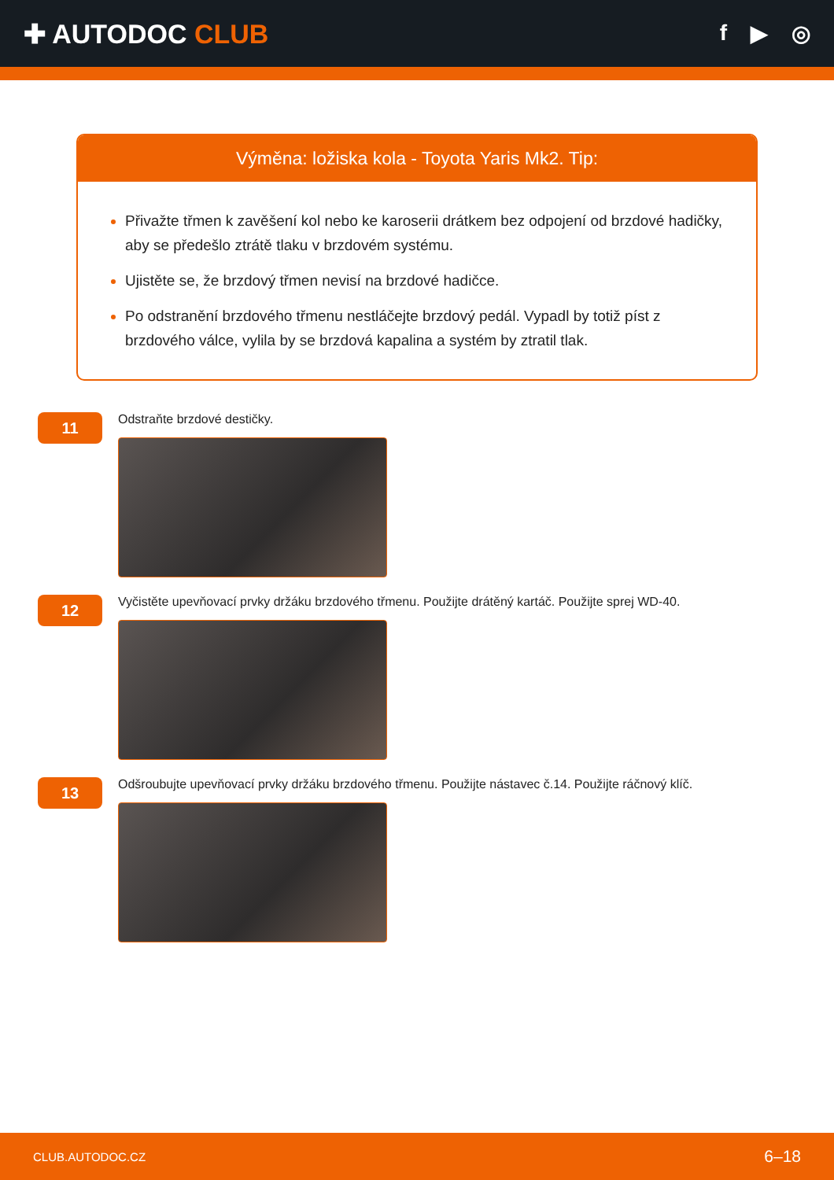✚ AUTODOC CLUB
f ▶ ◎
Výměna: ložiska kola - Toyota Yaris Mk2. Tip:
Přivažte třmen k zavěšení kol nebo ke karoserii drátkem bez odpojení od brzdové hadičky, aby se předešlo ztrátě tlaku v brzdovém systému.
Ujistěte se, že brzdový třmen nevisí na brzdové hadičce.
Po odstranění brzdového třmenu nestláčejte brzdový pedál. Vypadl by totiž píst z brzdového válce, vylila by se brzdová kapalina a systém by ztratil tlak.
11
Odstraňte brzdové destičky.
12
Vyčistěte upevňovací prvky držáku brzdového třmenu. Použijte drátěný kartáč. Použijte sprej WD-40.
13
Odšroubujte upevňovací prvky držáku brzdového třmenu. Použijte nástavec č.14. Použijte ráčnový klíč.
CLUB.AUTODOC.CZ 6–18